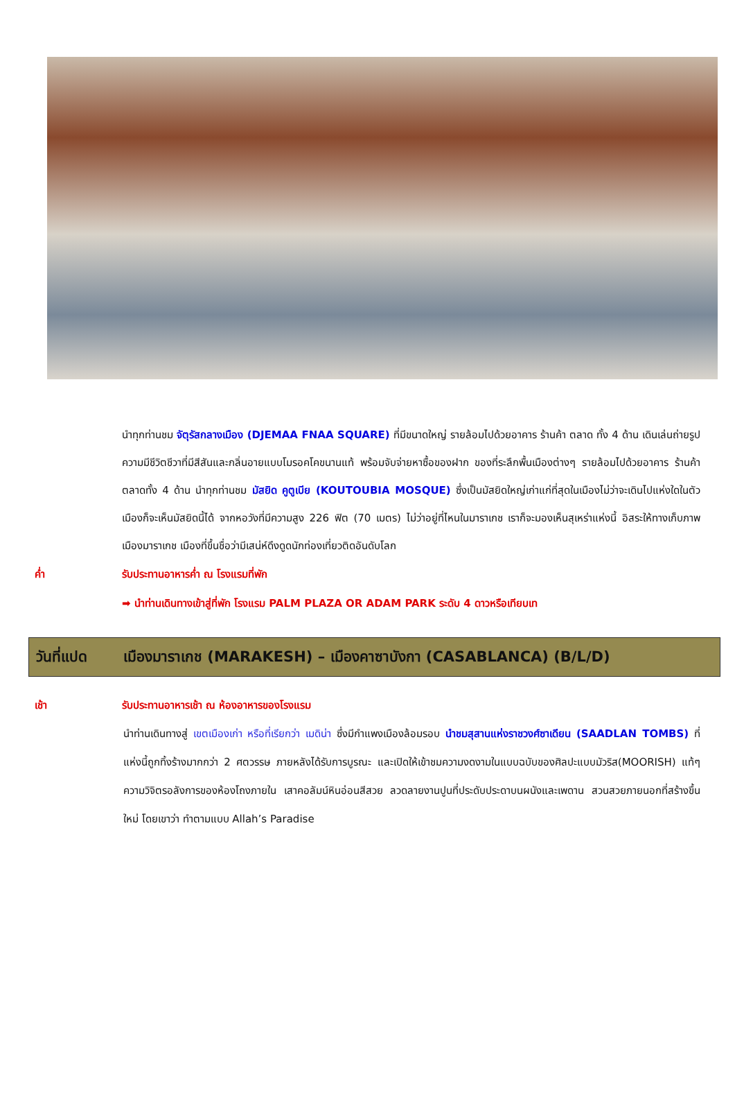นำทุกท่านชม จัตุรัสกลางเมือง (DJEMAA FNAA SQUARE) ที่มีขนาดใหญ่ รายล้อมไปด้วยอาคาร ร้านค้า ตลาด ทั้ง 4 ด้าน เดินเล่นถ่ายรูปความมีชีวิตชีวาที่มีสีสันและกลิ่นอายแบบโมรอคโคขนานแท้ พร้อมจับจ่ายหาซื้อของฝาก ของที่ระลึกพื้นเมืองต่างๆ รายล้อมไปด้วยอาคาร ร้านค้า ตลาดทั้ง 4 ด้าน นำทุกท่านชม มัสยิด คูตูเบีย (KOUTOUBIA MOSQUE) ซึ่งเป็นมัสยิดใหญ่เก่าแก่ที่สุดในเมืองไม่ว่าจะเดินไปแห่งใดในตัวเมืองก็จะเห็นมัสยิดนี้ได้ จากหอวังที่มีความสูง 226 ฟิต (70 เมตร) ไม่ว่าอยู่ที่ไหนในมาราเกช เราก็จะมองเห็นสุเหร่าแห่งนี้ อิสระให้ทางเก็บภาพเมืองมาราเกช เมืองที่ขึ้นชื่อว่ามีเสน่ห์ดึงดูดนักท่องเที่ยวติดอันดับโลก
ค่ำ รับประทานอาหารค่ำ ณ โรงแรมที่พัก
➡ นำท่านเดินทางเข้าสู่ที่พัก โรงแรม PALM PLAZA OR ADAM PARK ระดับ 4 ดาวหรือเทียบเท
วันที่แปด เมืองมาราเกช (MARAKESH) – เมืองคาซาบังกา (CASABLANCA) (B/L/D)
เช้า รับประทานอาหารเช้า ณ ห้องอาหารของโรงแรม
นำท่านเดินทางสู่ เขตเมืองเก่า หรือที่เรียกว่า เมดิน่า ซึ่งมีกำแพงเมืองล้อมรอบ นำชมสุสานแห่งราชวงศ์ซาเดียน (SAADLAN TOMBS) ที่แห่งนี้ถูกทิ้งร้างมากกว่า 2 ศตวรรษ ภายหลังได้รับการบูรณะ และเปิดให้เข้าชมความงดงามในแบบฉบับของศิลปะแบบมัวริส(MOORISH) แท้ๆ ความวิจิตรอลังการของห้องโถงภายใน เสาคอลัมน์หินอ่อนสีสวย ลวดลายงานปูนที่ประดับประดาบนผนังและเพดาน สวนสวยภายนอกที่สร้างขึ้นใหม่ โดยเขาว่า ทำตามแบบ Allah’s Paradise